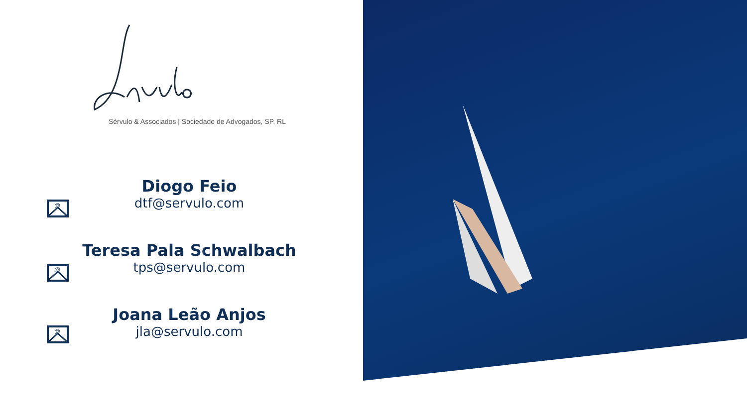Sérvulo & Associados | Sociedade de Advogados, SP, RL
@
Diogo Feio
dtf@servulo.com
@
Teresa Pala Schwalbach
tps@servulo.com
@
Joana Leão Anjos
jla@servulo.com